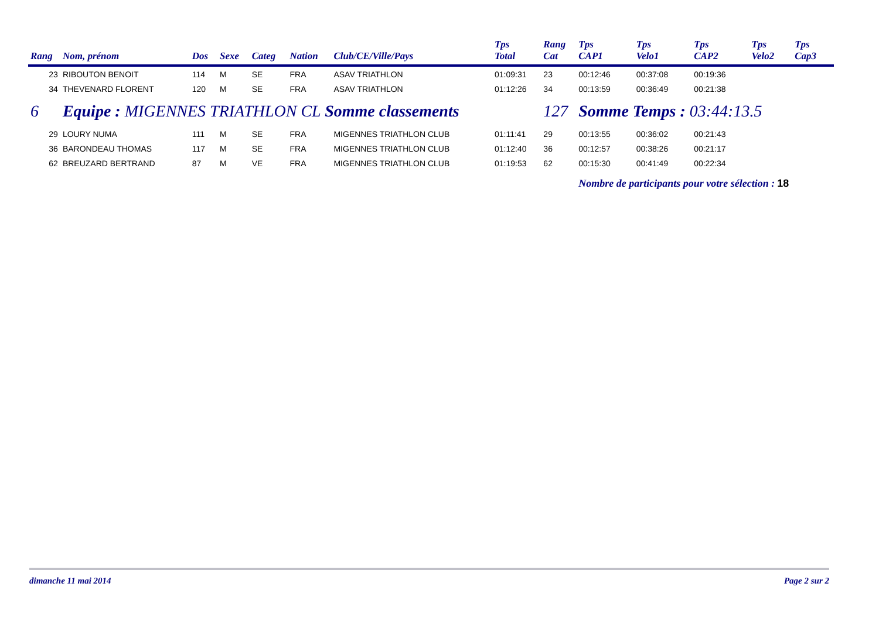| Rang | Nom, prénom | Dos | Sexe | Categ | Nation | Club/CE/Ville/Pays | Tps Total | Rang Cat | Tps CAP1 | Tps Velo1 | Tps CAP2 | Tps Velo2 | Tps Cap3 |
| --- | --- | --- | --- | --- | --- | --- | --- | --- | --- | --- | --- | --- | --- |
| 23 | RIBOUTON BENOIT | 114 | M | SE | FRA | ASAV TRIATHLON | 01:09:31 | 23 | 00:12:46 | 00:37:08 | 00:19:36 | | |
| 34 | THEVENARD FLORENT | 120 | M | SE | FRA | ASAV TRIATHLON | 01:12:26 | 34 | 00:13:59 | 00:36:49 | 00:21:38 | | |
| 6 | Equipe : MIGENNES TRIATHLON CL Somme classements | | | | | | | 127 | Somme Temps : 03:44:13.5 | | | | |
| 29 | LOURY NUMA | 111 | M | SE | FRA | MIGENNES TRIATHLON CLUB | 01:11:41 | 29 | 00:13:55 | 00:36:02 | 00:21:43 | | |
| 36 | BARONDEAU THOMAS | 117 | M | SE | FRA | MIGENNES TRIATHLON CLUB | 01:12:40 | 36 | 00:12:57 | 00:38:26 | 00:21:17 | | |
| 62 | BREUZARD BERTRAND | 87 | M | VE | FRA | MIGENNES TRIATHLON CLUB | 01:19:53 | 62 | 00:15:30 | 00:41:49 | 00:22:34 | | |
| | | | | | | | | | Nombre de participants pour votre sélection : 18 | | | | |
dimanche 11 mai 2014 Page 2 sur 2